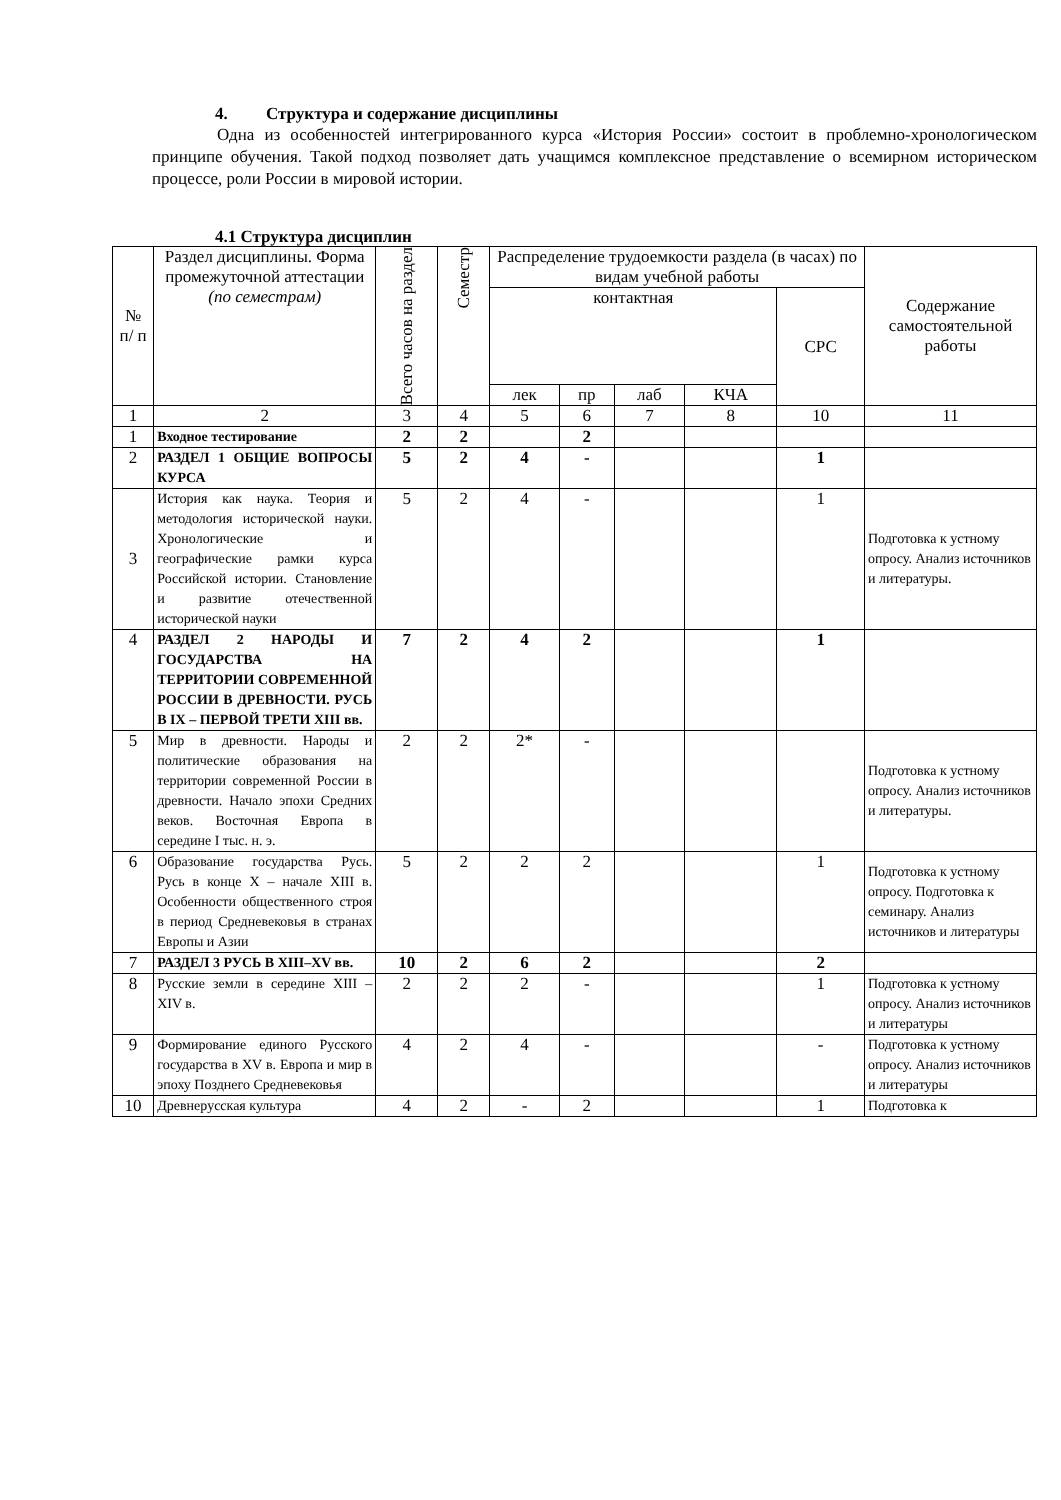4. Структура и содержание дисциплины
Одна из особенностей интегрированного курса «История России» состоит в проблемно-хронологическом принципе обучения. Такой подход позволяет дать учащимся комплексное представление о всемирном историческом процессе, роли России в мировой истории.
4.1 Структура дисциплин
| № п/ п | Раздел дисциплины. Форма промежуточной аттестации (по семестрам) | Всего часов на раздел | Семестр | Распределение трудоемкости раздела (в часах) по видам учебной работы | | | | | Содержание самостоятельной работы |
| --- | --- | --- | --- | --- | --- | --- | --- | --- | --- |
| | | | | контактная | | | | СРС | |
| | | | | лек | пр | лаб | КЧА | | |
| 1 | 2 | 3 | 4 | 5 | 6 | 7 | 8 | 10 | 11 |
| 1 | Входное тестирование | 2 | 2 | | 2 | | | | |
| 2 | РАЗДЕЛ 1 ОБЩИЕ ВОПРОСЫ КУРСА | 5 | 2 | 4 | - | | | 1 | |
| 3 | История как наука. Теория и методология исторической науки. Хронологические и географические рамки курса Российской истории. Становление и развитие отечественной исторической науки | 5 | 2 | 4 | - | | | 1 | Подготовка к устному опросу. Анализ источников и литературы. |
| 4 | РАЗДЕЛ 2 НАРОДЫ И ГОСУДАРСТВА НА ТЕРРИТОРИИ СОВРЕМЕННОЙ РОССИИ В ДРЕВНОСТИ. РУСЬ В IX – ПЕРВОЙ ТРЕТИ XIII вв. | 7 | 2 | 4 | 2 | | | 1 | |
| 5 | Мир в древности. Народы и политические образования на территории современной России в древности. Начало эпохи Средних веков. Восточная Европа в середине I тыс. н. э. | 2 | 2 | 2* | - | | | | Подготовка к устному опросу. Анализ источников и литературы. |
| 6 | Образование государства Русь. Русь в конце X – начале XIII в. Особенности общественного строя в период Средневековья в странах Европы и Азии | 5 | 2 | 2 | 2 | | | 1 | Подготовка к устному опросу. Подготовка к семинару. Анализ источников и литературы |
| 7 | РАЗДЕЛ 3 РУСЬ В XIII–XV вв. | 10 | 2 | 6 | 2 | | | 2 | |
| 8 | Русские земли в середине XIII – XIV в. | 2 | 2 | 2 | - | | | 1 | Подготовка к устному опросу. Анализ источников и литературы |
| 9 | Формирование единого Русского государства в XV в. Европа и мир в эпоху Позднего Средневековья | 4 | 2 | 4 | - | | | - | Подготовка к устному опросу. Анализ источников и литературы |
| 10 | Древнерусская культура | 4 | 2 | - | 2 | | | 1 | Подготовка к |